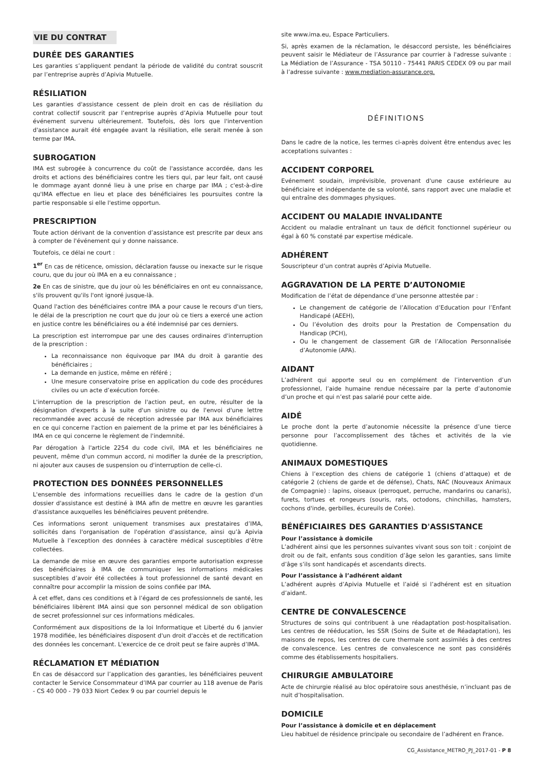VIE DU CONTRAT
DURÉE DES GARANTIES
Les garanties s’appliquent pendant la période de validité du contrat souscrit par l’entreprise auprès d’Apivia Mutuelle.
RÉSILIATION
Les garanties d'assistance cessent de plein droit en cas de résiliation du contrat collectif souscrit par l’entreprise auprès d’Apivia Mutuelle pour tout événement survenu ultérieurement. Toutefois, dès lors que l'intervention d'assistance aurait été engagée avant la résiliation, elle serait menée à son terme par IMA.
SUBROGATION
IMA est subrogée à concurrence du coût de l'assistance accordée, dans les droits et actions des bénéficiaires contre les tiers qui, par leur fait, ont causé le dommage ayant donné lieu à une prise en charge par IMA ; c'est-à-dire qu'IMA effectue en lieu et place des bénéficiaires les poursuites contre la partie responsable si elle l'estime opportun.
PRESCRIPTION
Toute action dérivant de la convention d’assistance est prescrite par deux ans à compter de l'événement qui y donne naissance.
Toutefois, ce délai ne court :
1<sup>er</sup> En cas de réticence, omission, déclaration fausse ou inexacte sur le risque couru, que du jour où IMA en a eu connaissance ;
2e En cas de sinistre, que du jour où les bénéficiaires en ont eu connaissance, s'ils prouvent qu'ils l'ont ignoré jusque-là.
Quand l'action des bénéficiaires contre IMA a pour cause le recours d'un tiers, le délai de la prescription ne court que du jour où ce tiers a exercé une action en justice contre les bénéficiaires ou a été indemnisé par ces derniers.
La prescription est interrompue par une des causes ordinaires d'interruption de la prescription :
La reconnaissance non équivoque par IMA du droit à garantie des bénéficiaires ;
La demande en justice, même en référé ;
Une mesure conservatoire prise en application du code des procédures civiles ou un acte d’exécution forcée.
L'interruption de la prescription de l'action peut, en outre, résulter de la désignation d'experts à la suite d'un sinistre ou de l'envoi d'une lettre recommandée avec accusé de réception adressée par IMA aux bénéficiaires en ce qui concerne l'action en paiement de la prime et par les bénéficiaires à IMA en ce qui concerne le règlement de l'indemnité.
Par dérogation à l'article 2254 du code civil, IMA et les bénéficiaires ne peuvent, même d'un commun accord, ni modifier la durée de la prescription, ni ajouter aux causes de suspension ou d'interruption de celle-ci.
PROTECTION DES DONNÉES PERSONNELLES
L'ensemble des informations recueillies dans le cadre de la gestion d'un dossier d'assistance est destiné à IMA afin de mettre en œuvre les garanties d'assistance auxquelles les bénéficiaires peuvent prétendre.
Ces informations seront uniquement transmises aux prestataires d’IMA, sollicités dans l'organisation de l'opération d'assistance, ainsi qu’à Apivia Mutuelle à l’exception des données à caractère médical susceptibles d’être collectées.
La demande de mise en œuvre des garanties emporte autorisation expresse des bénéficiaires à IMA de communiquer les informations médicales susceptibles d’avoir été collectées à tout professionnel de santé devant en connaître pour accomplir la mission de soins confiée par IMA.
À cet effet, dans ces conditions et à l’égard de ces professionnels de santé, les bénéficiaires libèrent IMA ainsi que son personnel médical de son obligation de secret professionnel sur ces informations médicales.
Conformément aux dispositions de la loi Informatique et Liberté du 6 janvier 1978 modifiée, les bénéficiaires disposent d'un droit d'accès et de rectification des données les concernant. L'exercice de ce droit peut se faire auprès d’IMA.
RÉCLAMATION ET MÉDIATION
En cas de désaccord sur l’application des garanties, les bénéficiaires peuvent contacter le Service Consommateur d’IMA par courrier au 118 avenue de Paris - CS 40 000 - 79 033 Niort Cedex 9 ou par courriel depuis le
site www.ima.eu, Espace Particuliers.
Si, après examen de la réclamation, le désaccord persiste, les bénéficiaires peuvent saisir le Médiateur de l’Assurance par courrier à l'adresse suivante : La Médiation de l’Assurance - TSA 50110 - 75441 PARIS CEDEX 09 ou par mail à l’adresse suivante : www.mediation-assurance.org.
DÉFINITIONS
Dans le cadre de la notice, les termes ci-après doivent être entendus avec les acceptations suivantes :
ACCIDENT CORPOREL
Evénement soudain, imprévisible, provenant d'une cause extérieure au bénéficiaire et indépendante de sa volonté, sans rapport avec une maladie et qui entraîne des dommages physiques.
ACCIDENT OU MALADIE INVALIDANTE
Accident ou maladie entraînant un taux de déficit fonctionnel supérieur ou égal à 60 % constaté par expertise médicale.
ADHÉRENT
Souscripteur d’un contrat auprès d’Apivia Mutuelle.
AGGRAVATION DE LA PERTE D’AUTONOMIE
Modification de l’état de dépendance d’une personne attestée par :
Le changement de catégorie de l’Allocation d’Education pour l’Enfant Handicapé (AEEH),
Ou l’évolution des droits pour la Prestation de Compensation du Handicap (PCH),
Ou le changement de classement GIR de l’Allocation Personnalisée d’Autonomie (APA).
AIDANT
L’adhérent qui apporte seul ou en complément de l’intervention d’un professionnel, l’aide humaine rendue nécessaire par la perte d’autonomie d’un proche et qui n’est pas salarié pour cette aide.
AIDÉ
Le proche dont la perte d’autonomie nécessite la présence d’une tierce personne pour l’accomplissement des tâches et activités de la vie quotidienne.
ANIMAUX DOMESTIQUES
Chiens à l’exception des chiens de catégorie 1 (chiens d’attaque) et de catégorie 2 (chiens de garde et de défense), Chats, NAC (Nouveaux Animaux de Compagnie) : lapins, oiseaux (perroquet, perruche, mandarins ou canaris), furets, tortues et rongeurs (souris, rats, octodons, chinchillas, hamsters, cochons d'inde, gerbilles, écureuils de Corée).
BÉNÉFICIAIRES DES GARANTIES D'ASSISTANCE
Pour l’assistance à domicile
L’adhérent ainsi que les personnes suivantes vivant sous son toit : conjoint de droit ou de fait, enfants sous condition d’âge selon les garanties, sans limite d’âge s’ils sont handicapés et ascendants directs.
Pour l’assistance à l’adhérent aidant
L’adhérent auprès d’Apivia Mutuelle et l’aidé si l’adhérent est en situation d’aidant.
CENTRE DE CONVALESCENCE
Structures de soins qui contribuent à une réadaptation post-hospitalisation. Les centres de rééducation, les SSR (Soins de Suite et de Réadaptation), les maisons de repos, les centres de cure thermale sont assimilés à des centres de convalescence. Les centres de convalescence ne sont pas considérés comme des établissements hospitaliers.
CHIRURGIE AMBULATOIRE
Acte de chirurgie réalisé au bloc opératoire sous anesthésie, n’incluant pas de nuit d’hospitalisation.
DOMICILE
Pour l’assistance à domicile et en déplacement
Lieu habituel de résidence principale ou secondaire de l’adhérent en France.
CG_Assistance_METRO_PJ_2017-01 - P 8